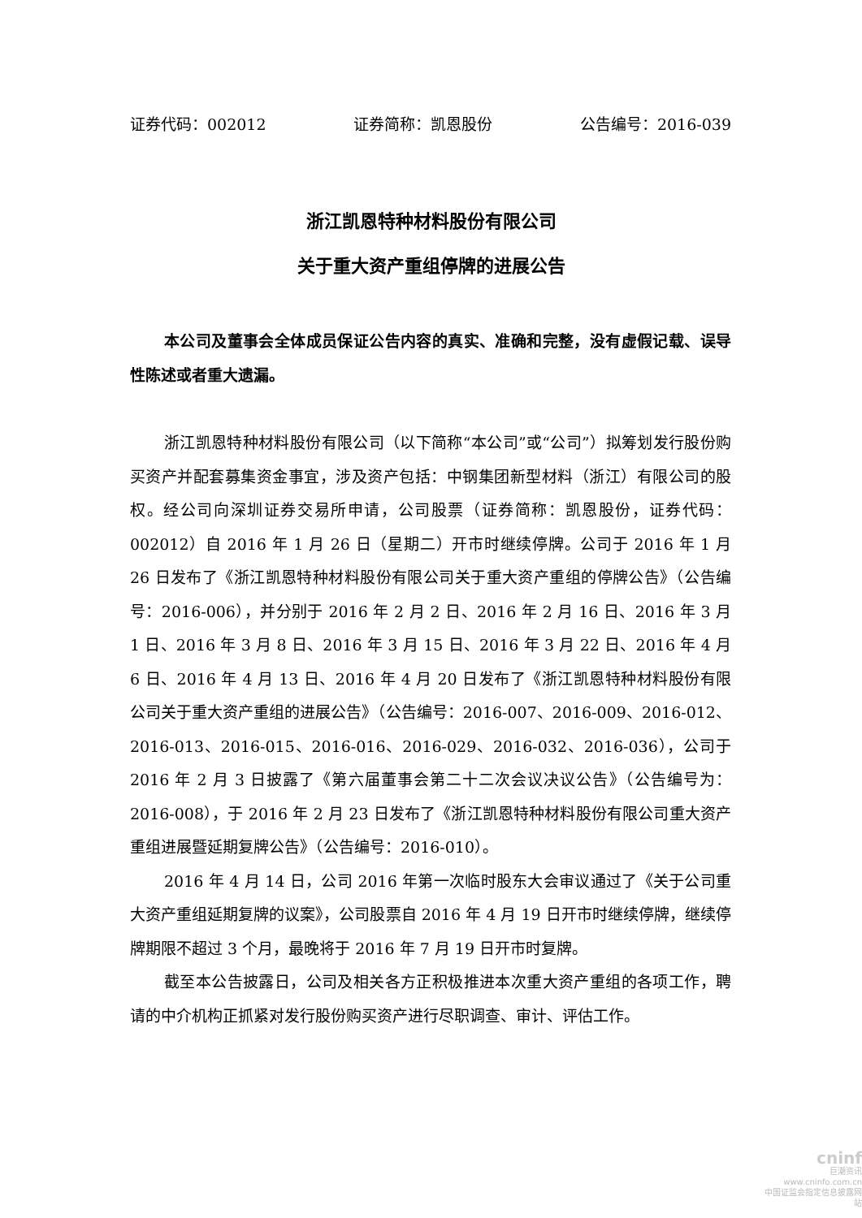证券代码：002012 证券简称：凯恩股份 公告编号：2016-039
浙江凯恩特种材料股份有限公司
关于重大资产重组停牌的进展公告
本公司及董事会全体成员保证公告内容的真实、准确和完整，没有虚假记载、误导性陈述或者重大遗漏。
浙江凯恩特种材料股份有限公司（以下简称“本公司”或“公司”）拟筹划发行股份购买资产并配套募集资金事宜，涉及资产包括：中钢集团新型材料（浙江）有限公司的股权。经公司向深圳证券交易所申请，公司股票（证券简称：凯恩股份，证券代码：002012）自 2016 年 1 月 26 日（星期二）开市时继续停牌。公司于 2016 年 1 月 26 日发布了《浙江凯恩特种材料股份有限公司关于重大资产重组的停牌公告》（公告编号：2016-006），并分别于 2016 年 2 月 2 日、2016 年 2 月 16 日、2016 年 3 月 1 日、2016 年 3 月 8 日、2016 年 3 月 15 日、2016 年 3 月 22 日、2016 年 4 月 6 日、2016 年 4 月 13 日、2016 年 4 月 20 日发布了《浙江凯恩特种材料股份有限公司关于重大资产重组的进展公告》（公告编号：2016-007、2016-009、2016-012、2016-013、2016-015、2016-016、2016-029、2016-032、2016-036），公司于 2016 年 2 月 3 日披露了《第六届董事会第二十二次会议决议公告》（公告编号为：2016-008），于 2016 年 2 月 23 日发布了《浙江凯恩特种材料股份有限公司重大资产重组进展暨延期复牌公告》（公告编号：2016-010）。
2016 年 4 月 14 日，公司 2016 年第一次临时股东大会审议通过了《关于公司重大资产重组延期复牌的议案》，公司股票自 2016 年 4 月 19 日开市时继续停牌，继续停牌期限不超过 3 个月，最晚将于 2016 年 7 月 19 日开市时复牌。
截至本公告披露日，公司及相关各方正积极推进本次重大资产重组的各项工作，聘请的中介机构正抓紧对发行股份购买资产进行尽职调查、审计、评估工作。
cninf
巨潮资讯
www.cninfo.com.cn
中国证监会指定信息披露网站